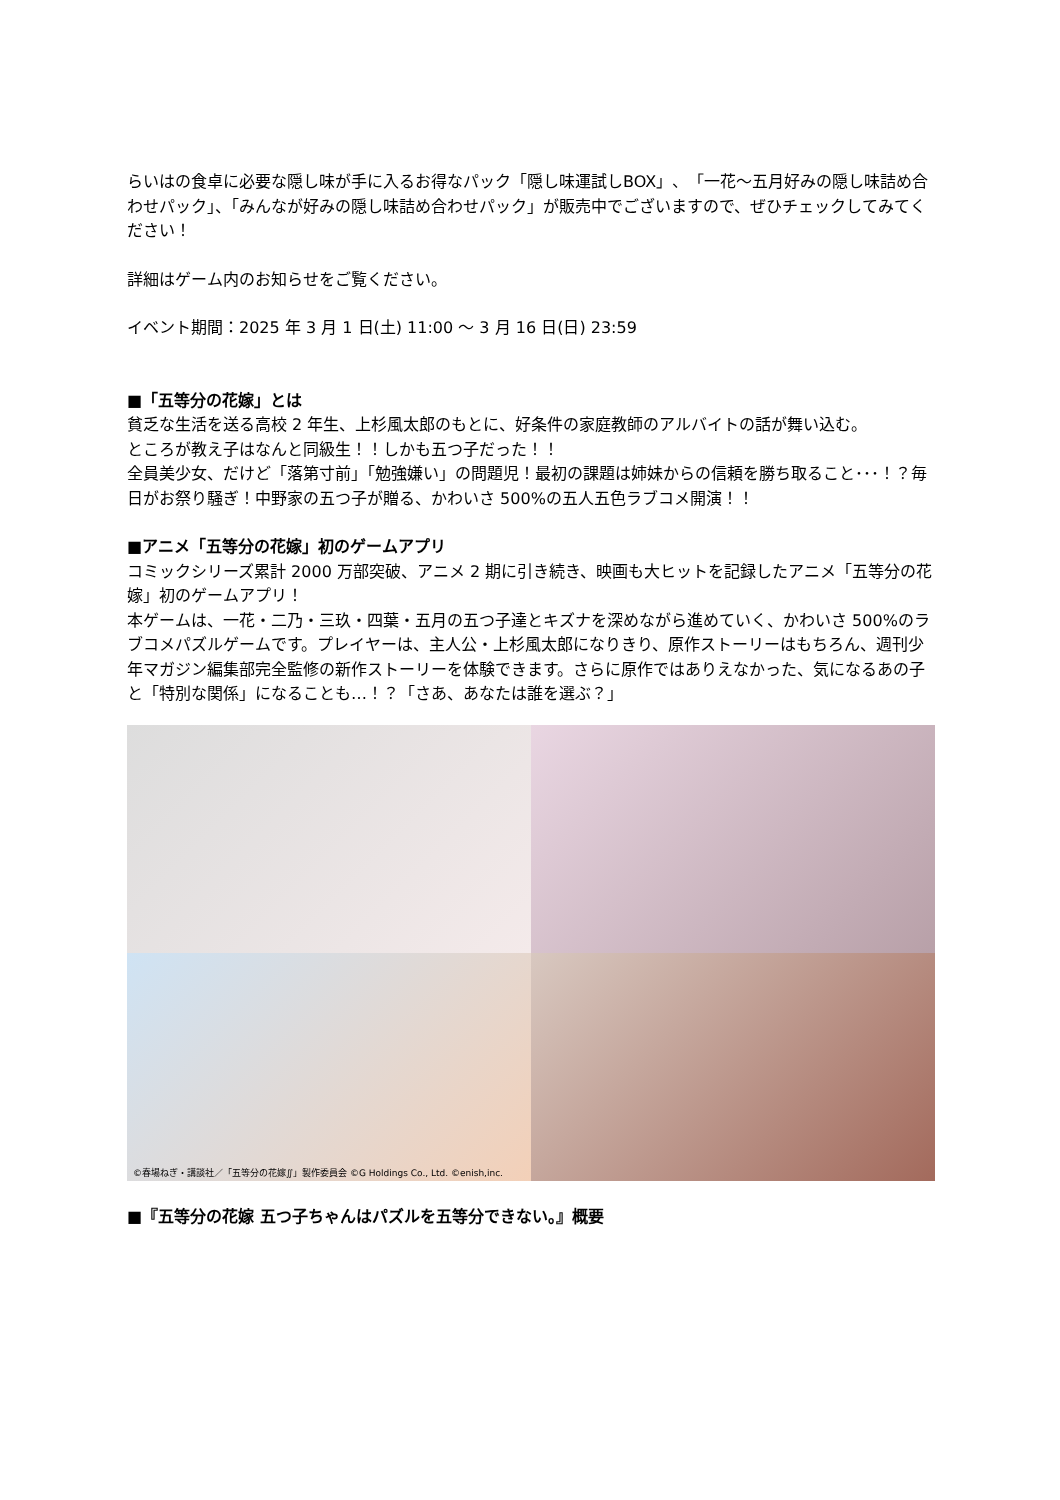らいはの食卓に必要な隠し味が手に入るお得なパック「隠し味運試しBOX」、「一花～五月好みの隠し味詰め合わせパック」、「みんなが好みの隠し味詰め合わせパック」が販売中でございますので、ぜひチェックしてみてください！
詳細はゲーム内のお知らせをご覧ください。
イベント期間：2025 年 3 月 1 日(土) 11:00 ～ 3 月 16 日(日) 23:59
■「五等分の花嫁」とは
貧乏な生活を送る高校 2 年生、上杉風太郎のもとに、好条件の家庭教師のアルバイトの話が舞い込む。
ところが教え子はなんと同級生！！しかも五つ子だった！！
全員美少女、だけど「落第寸前」「勉強嫌い」の問題児！最初の課題は姉妹からの信頼を勝ち取ること･･･！？毎日がお祭り騒ぎ！中野家の五つ子が贈る、かわいさ 500%の五人五色ラブコメ開演！！
■アニメ「五等分の花嫁」初のゲームアプリ
コミックシリーズ累計 2000 万部突破、アニメ 2 期に引き続き、映画も大ヒットを記録したアニメ「五等分の花嫁」初のゲームアプリ！
本ゲームは、一花・二乃・三玖・四葉・五月の五つ子達とキズナを深めながら進めていく、かわいさ 500%のラブコメパズルゲームです。プレイヤーは、主人公・上杉風太郎になりきり、原作ストーリーはもちろん、週刊少年マガジン編集部完全監修の新作ストーリーを体験できます。さらに原作ではありえなかった、気になるあの子と「特別な関係」になることも…！？「さあ、あなたは誰を選ぶ？」
©春場ねぎ・講談社／「五等分の花嫁∬」製作委員会 ©G Holdings Co., Ltd. ©enish,inc.
■『五等分の花嫁 五つ子ちゃんはパズルを五等分できない。』概要